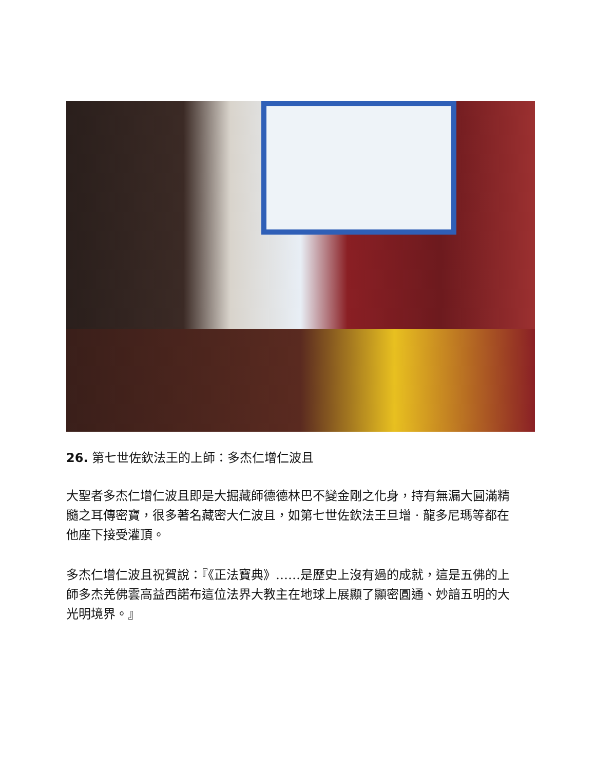26. 第七世佐欽法王的上師：多杰仁增仁波且
大聖者多杰仁增仁波且即是大掘藏師德德林巴不變金剛之化身，持有無漏大圓滿精髓之耳傳密寶，很多著名藏密大仁波且，如第七世佐欽法王旦增 · 龍多尼瑪等都在他座下接受灌頂。
多杰仁增仁波且祝賀說：『《正法寶典》……是歷史上沒有過的成就，這是五佛的上師多杰羌佛雲高益西諾布這位法界大教主在地球上展顯了顯密圓通、妙諳五明的大光明境界。』